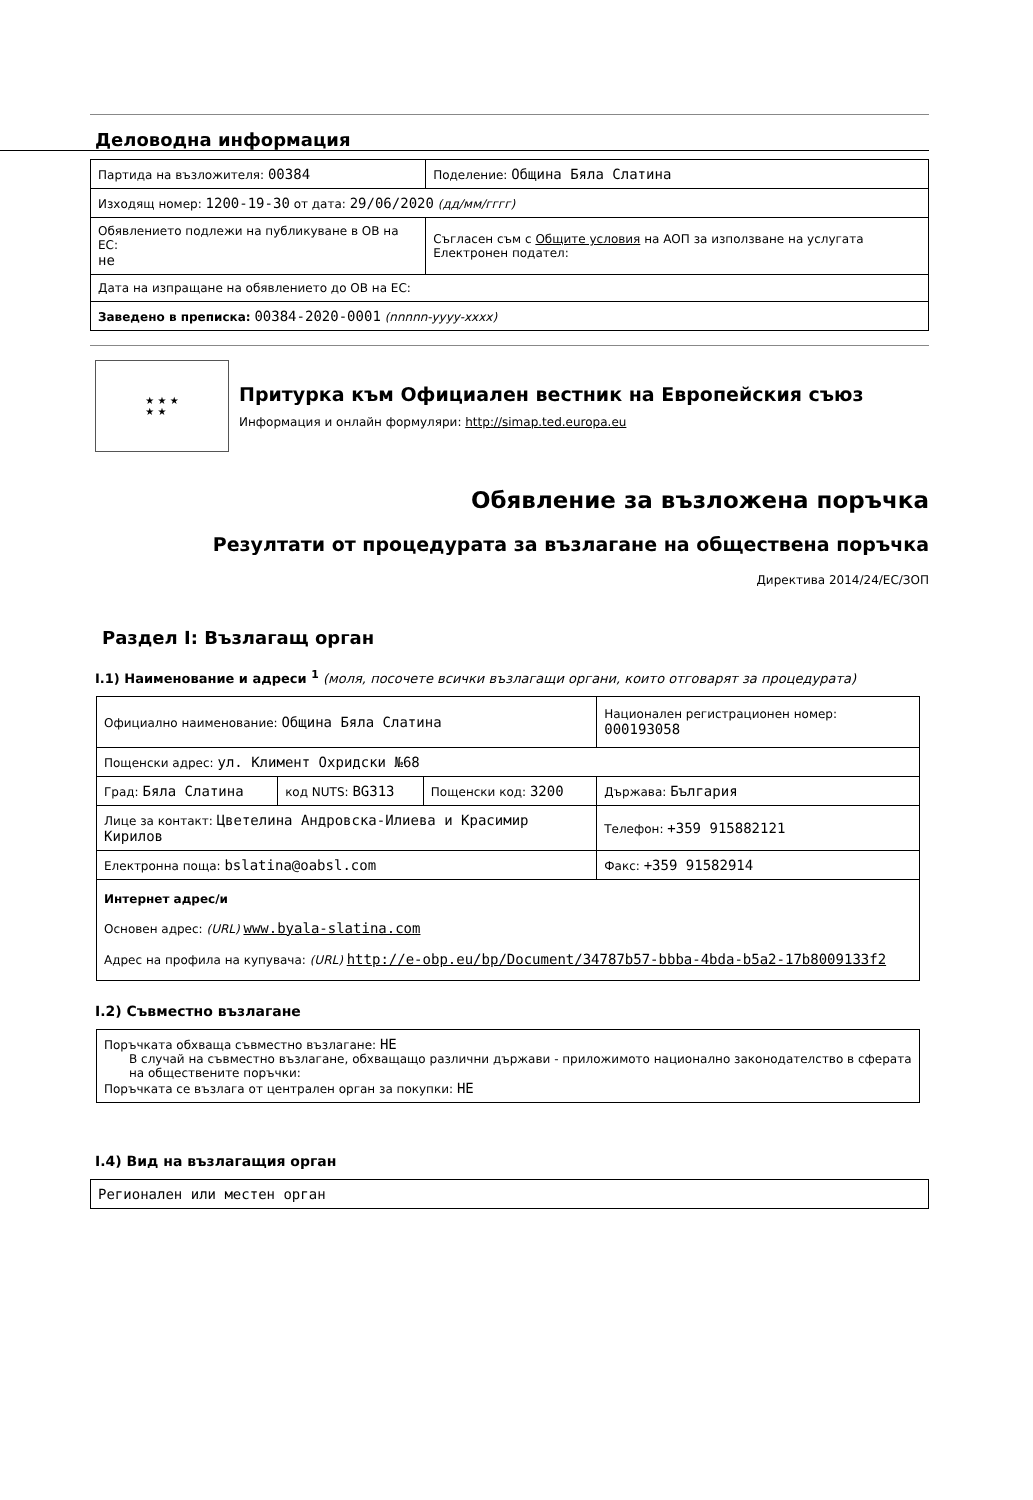Деловодна информация
| Партида на възложителя: 00384 | Поделение: Община Бяла Слатина |
| Изходящ номер: 1200-19-30 от дата: 29/06/2020 (дд/мм/гггг) | |
| Обявлението подлежи на публикуване в ОВ на ЕС: не | Съгласен съм с Общите условия на АОП за използване на услугата Електронен подател: |
| Дата на изпращане на обявлението до ОВ на ЕС: | |
| Заведено в преписка: 00384-2020-0001 (nnnnn-yyyy-xxxx) | |
★ ★ ★
★ ★
Притурка към Официален вестник на Европейския съюз
Информация и онлайн формуляри: http://simap.ted.europa.eu
Обявление за възложена поръчка
Резултати от процедурата за възлагане на обществена поръчка
Директива 2014/24/ЕС/ЗОП
Раздел I: Възлагащ орган
I.1) Наименование и адреси <sup>1</sup> (моля, посочете всички възлагащи органи, които отговарят за процедурата)
| Официално наименование: Община Бяла Слатина | | | Национален регистрационен номер: 000193058 |
| Пощенски адрес: ул. Климент Охридски №68 | | | |
| Град: Бяла Слатина | код NUTS: BG313 | Пощенски код: 3200 | Държава: България |
| Лице за контакт: Цветелина Андровска-Илиева и Красимир Кирилов | | | Телефон: +359 915882121 |
| Електронна поща: bslatina@oabsl.com | | | Факс: +359 91582914 |
| Интернет адрес/и Основен адрес: (URL) www.byala-slatina.com Адрес на профила на купувача: (URL) http://e-obp.eu/bp/Document/34787b57-bbba-4bda-b5a2-17b8009133f2 | | | |
I.2) Съвместно възлагане
| Поръчката обхваща съвместно възлагане: НЕ В случай на съвместно възлагане, обхващащо различни държави - приложимото национално законодателство в сферата на обществените поръчки: Поръчката се възлага от централен орган за покупки: НЕ |
I.4) Вид на възлагащия орган
| Регионален или местен орган |